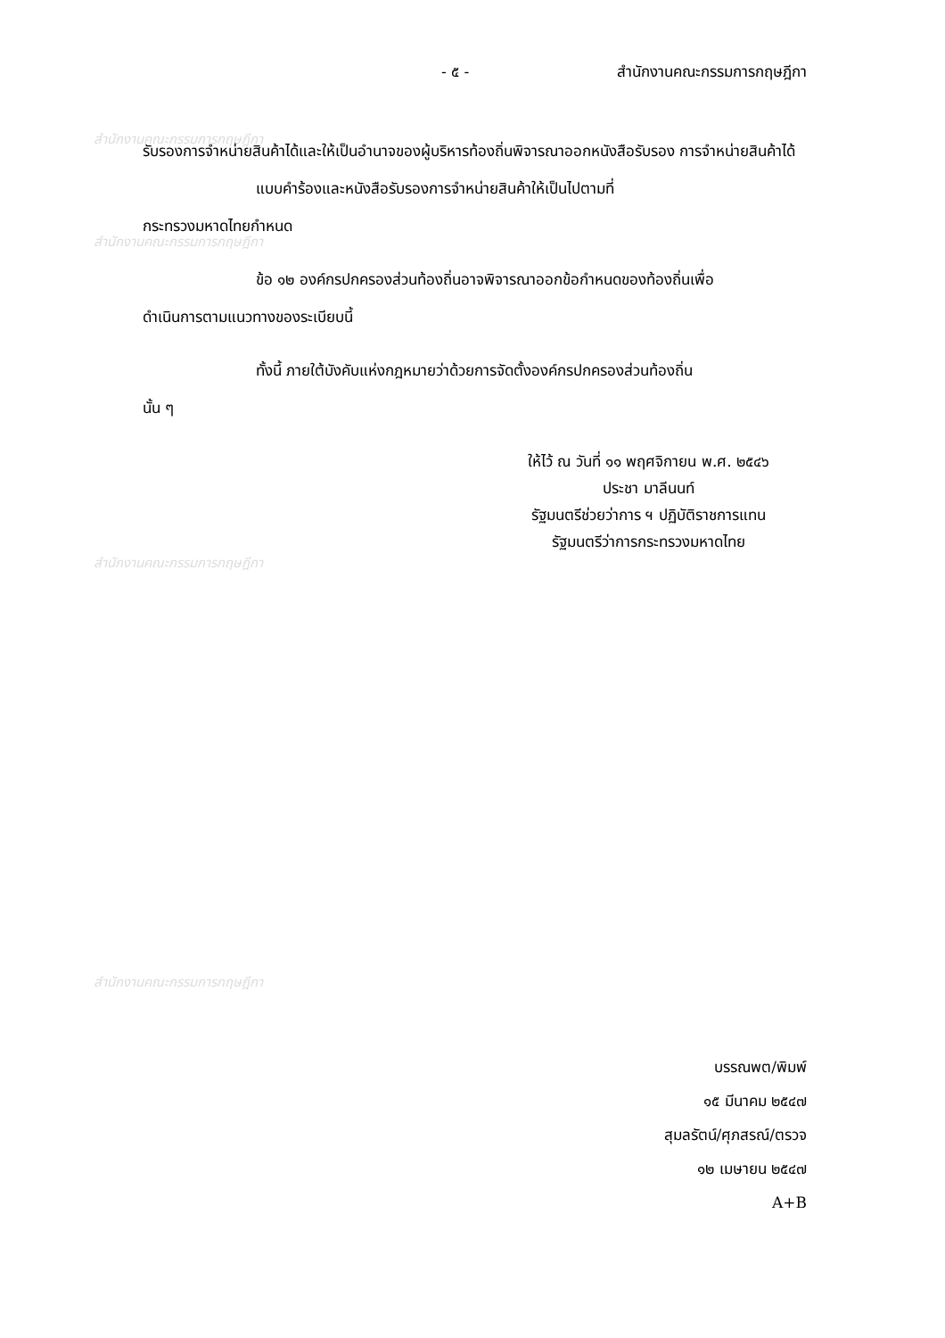สำนักงานคณะกรรมการกฤษฎีกา
สำนักงานคณะกรรมการกฤษฎีกา
สำนักงานคณะกรรมการกฤษฎีกา
สำนักงานคณะกรรมการกฤษฎีกา
- ๕ - สำนักงานคณะกรรมการกฤษฎีกา
รับรองการจำหน่ายสินค้าได้และให้เป็นอำนาจของผู้บริหารท้องถิ่นพิจารณาออกหนังสือรับรอง การจำหน่ายสินค้าได้
แบบคำร้องและหนังสือรับรองการจำหน่ายสินค้าให้เป็นไปตามที่
กระทรวงมหาดไทยกำหนด
ข้อ ๑๒ องค์กรปกครองส่วนท้องถิ่นอาจพิจารณาออกข้อกำหนดของท้องถิ่นเพื่อ
ดำเนินการตามแนวทางของระเบียบนี้
ทั้งนี้ ภายใต้บังคับแห่งกฎหมายว่าด้วยการจัดตั้งองค์กรปกครองส่วนท้องถิ่น
นั้น ๆ
ให้ไว้ ณ วันที่ ๑๑ พฤศจิกายน พ.ศ. ๒๕๔๖
ประชา มาลีนนท์
รัฐมนตรีช่วยว่าการ ฯ ปฏิบัติราชการแทน
รัฐมนตรีว่าการกระทรวงมหาดไทย
บรรณพต/พิมพ์
๑๕ มีนาคม ๒๕๔๗
สุมลรัตน์/ศุภสรณ์/ตรวจ
๑๒ เมษายน ๒๕๔๗
A+B